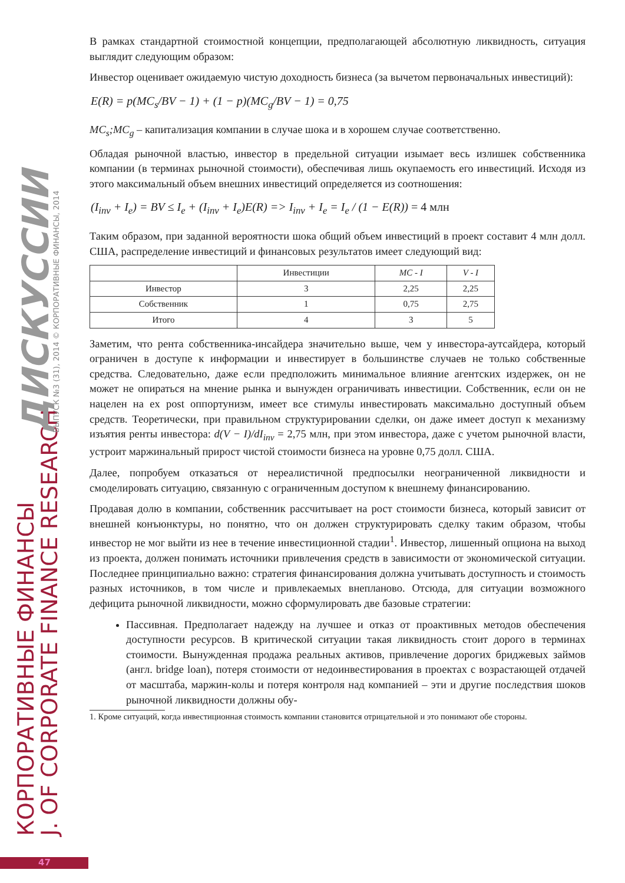КОРПОРАТИВНЫЕ ФИНАНСЫ J. OF CORPORATE FINANCE RESEARCH
ДИСКУССИИ ВЫПУСК №3 (31), 2014 © КОРПОРАТИВНЫЕ ФИНАНСЫ, 2014
В рамках стандартной стоимостной концепции, предполагающей абсолютную ликвидность, ситуация выглядит следующим образом:
Инвестор оценивает ожидаемую чистую доходность бизнеса (за вычетом первоначальных инвестиций):
E(R) = p(MC<sub>s</sub>/BV − 1) + (1 − p)(MC<sub>g</sub>/BV − 1) = 0,75
MC<sub>s</sub>;MC<sub>g</sub> – капитализация компании в случае шока и в хорошем случае соответственно.
Обладая рыночной властью, инвестор в предельной ситуации изымает весь излишек собственника компании (в терминах рыночной стоимости), обеспечивая лишь окупаемость его инвестиций. Исходя из этого максимальный объем внешних инвестиций определяется из соотношения:
(I<sub>inv</sub> + I<sub>e</sub>) = BV ≤ I<sub>e</sub> + (I<sub>inv</sub> + I<sub>e</sub>)E(R) => I<sub>inv</sub> + I<sub>e</sub> = I<sub>e</sub> / (1 − E(R)) = 4 млн
Таким образом, при заданной вероятности шока общий объем инвестиций в проект составит 4 млн долл. США, распределение инвестиций и финансовых результатов имеет следующий вид:
| | Инвестиции | MC - I | V - I |
| --- | --- | --- | --- |
| Инвестор | 3 | 2,25 | 2,25 |
| Собственник | 1 | 0,75 | 2,75 |
| Итого | 4 | 3 | 5 |
Заметим, что рента собственника-инсайдера значительно выше, чем у инвестора-аутсайдера, который ограничен в доступе к информации и инвестирует в большинстве случаев не только собственные средства. Следовательно, даже если предположить минимальное влияние агентских издержек, он не может не опираться на мнение рынка и вынужден ограничивать инвестиции. Собственник, если он не нацелен на ex post оппортунизм, имеет все стимулы инвестировать максимально доступный объем средств. Теоретически, при правильном структурировании сделки, он даже имеет доступ к механизму изъятия ренты инвестора: d(V − I)/dI<sub>inv</sub> = 2,75 млн, при этом инвестора, даже с учетом рыночной власти, устроит маржинальный прирост чистой стоимости бизнеса на уровне 0,75 долл. США.
Далее, попробуем отказаться от нереалистичной предпосылки неограниченной ликвидности и смоделировать ситуацию, связанную с ограниченным доступом к внешнему финансированию.
Продавая долю в компании, собственник рассчитывает на рост стоимости бизнеса, который зависит от внешней конъюнктуры, но понятно, что он должен структурировать сделку таким образом, чтобы инвестор не мог выйти из нее в течение инвестиционной стадии<sup>1</sup>. Инвестор, лишенный опциона на выход из проекта, должен понимать источники привлечения средств в зависимости от экономической ситуации. Последнее принципиально важно: стратегия финансирования должна учитывать доступность и стоимость разных источников, в том числе и привлекаемых внепланово. Отсюда, для ситуации возможного дефицита рыночной ликвидности, можно сформулировать две базовые стратегии:
Пассивная. Предполагает надежду на лучшее и отказ от проактивных методов обеспечения доступности ресурсов. В критической ситуации такая ликвидность стоит дорого в терминах стоимости. Вынужденная продажа реальных активов, привлечение дорогих бриджевых займов (англ. bridge loan), потеря стоимости от недоинвестирования в проектах с возрастающей отдачей от масштаба, маржин-колы и потеря контроля над компанией – эти и другие последствия шоков рыночной ликвидности должны обу-
1. Кроме ситуаций, когда инвестиционная стоимость компании становится отрицательной и это понимают обе стороны.
47